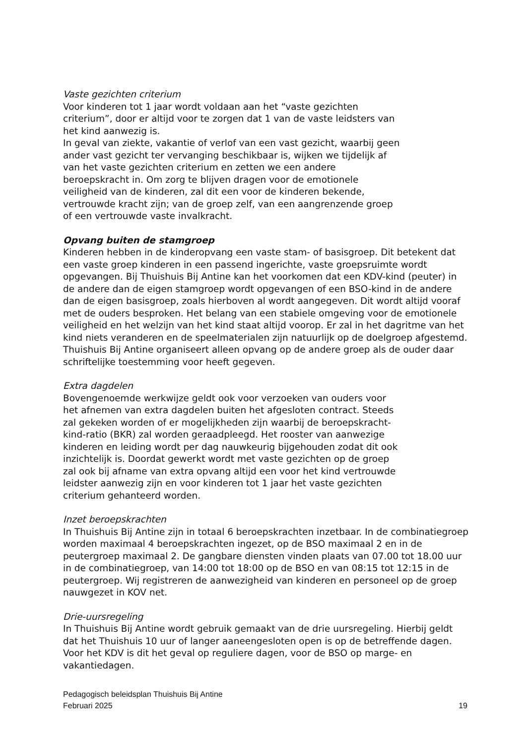Vaste gezichten criterium
Voor kinderen tot 1 jaar wordt voldaan aan het “vaste gezichten
criterium”, door er altijd voor te zorgen dat 1 van de vaste leidsters van
het kind aanwezig is.
In geval van ziekte, vakantie of verlof van een vast gezicht, waarbij geen
ander vast gezicht ter vervanging beschikbaar is, wijken we tijdelijk af
van het vaste gezichten criterium en zetten we een andere
beroepskracht in. Om zorg te blijven dragen voor de emotionele
veiligheid van de kinderen, zal dit een voor de kinderen bekende,
vertrouwde kracht zijn; van de groep zelf, van een aangrenzende groep
of een vertrouwde vaste invalkracht.
Opvang buiten de stamgroep
Kinderen hebben in de kinderopvang een vaste stam- of basisgroep. Dit betekent dat een vaste groep kinderen in een passend ingerichte, vaste groepsruimte wordt opgevangen. Bij Thuishuis Bij Antine kan het voorkomen dat een KDV-kind (peuter) in de andere dan de eigen stamgroep wordt opgevangen of een BSO-kind in de andere dan de eigen basisgroep, zoals hierboven al wordt aangegeven. Dit wordt altijd vooraf met de ouders besproken. Het belang van een stabiele omgeving voor de emotionele veiligheid en het welzijn van het kind staat altijd voorop. Er zal in het dagritme van het kind niets veranderen en de speelmaterialen zijn natuurlijk op de doelgroep afgestemd. Thuishuis Bij Antine organiseert alleen opvang op de andere groep als de ouder daar schriftelijke toestemming voor heeft gegeven.
Extra dagdelen
Bovengenoemde werkwijze geldt ook voor verzoeken van ouders voor
het afnemen van extra dagdelen buiten het afgesloten contract. Steeds
zal gekeken worden of er mogelijkheden zijn waarbij de beroepskracht-
kind-ratio (BKR) zal worden geraadpleegd. Het rooster van aanwezige
kinderen en leiding wordt per dag nauwkeurig bijgehouden zodat dit ook
inzichtelijk is. Doordat gewerkt wordt met vaste gezichten op de groep
zal ook bij afname van extra opvang altijd een voor het kind vertrouwde
leidster aanwezig zijn en voor kinderen tot 1 jaar het vaste gezichten
criterium gehanteerd worden.
Inzet beroepskrachten
In Thuishuis Bij Antine zijn in totaal 6 beroepskrachten inzetbaar. In de combinatiegroep worden maximaal 4 beroepskrachten ingezet, op de BSO maximaal 2 en in de peutergroep maximaal 2. De gangbare diensten vinden plaats van 07.00 tot 18.00 uur in de combinatiegroep, van 14:00 tot 18:00 op de BSO en van 08:15 tot 12:15 in de peutergroep. Wij registreren de aanwezigheid van kinderen en personeel op de groep nauwgezet in KOV net.
Drie-uursregeling
In Thuishuis Bij Antine wordt gebruik gemaakt van de drie uursregeling. Hierbij geldt dat het Thuishuis 10 uur of langer aaneengesloten open is op de betreffende dagen. Voor het KDV is dit het geval op reguliere dagen, voor de BSO op marge- en vakantiedagen.
Pedagogisch beleidsplan Thuishuis Bij Antine
Februari 2025 19